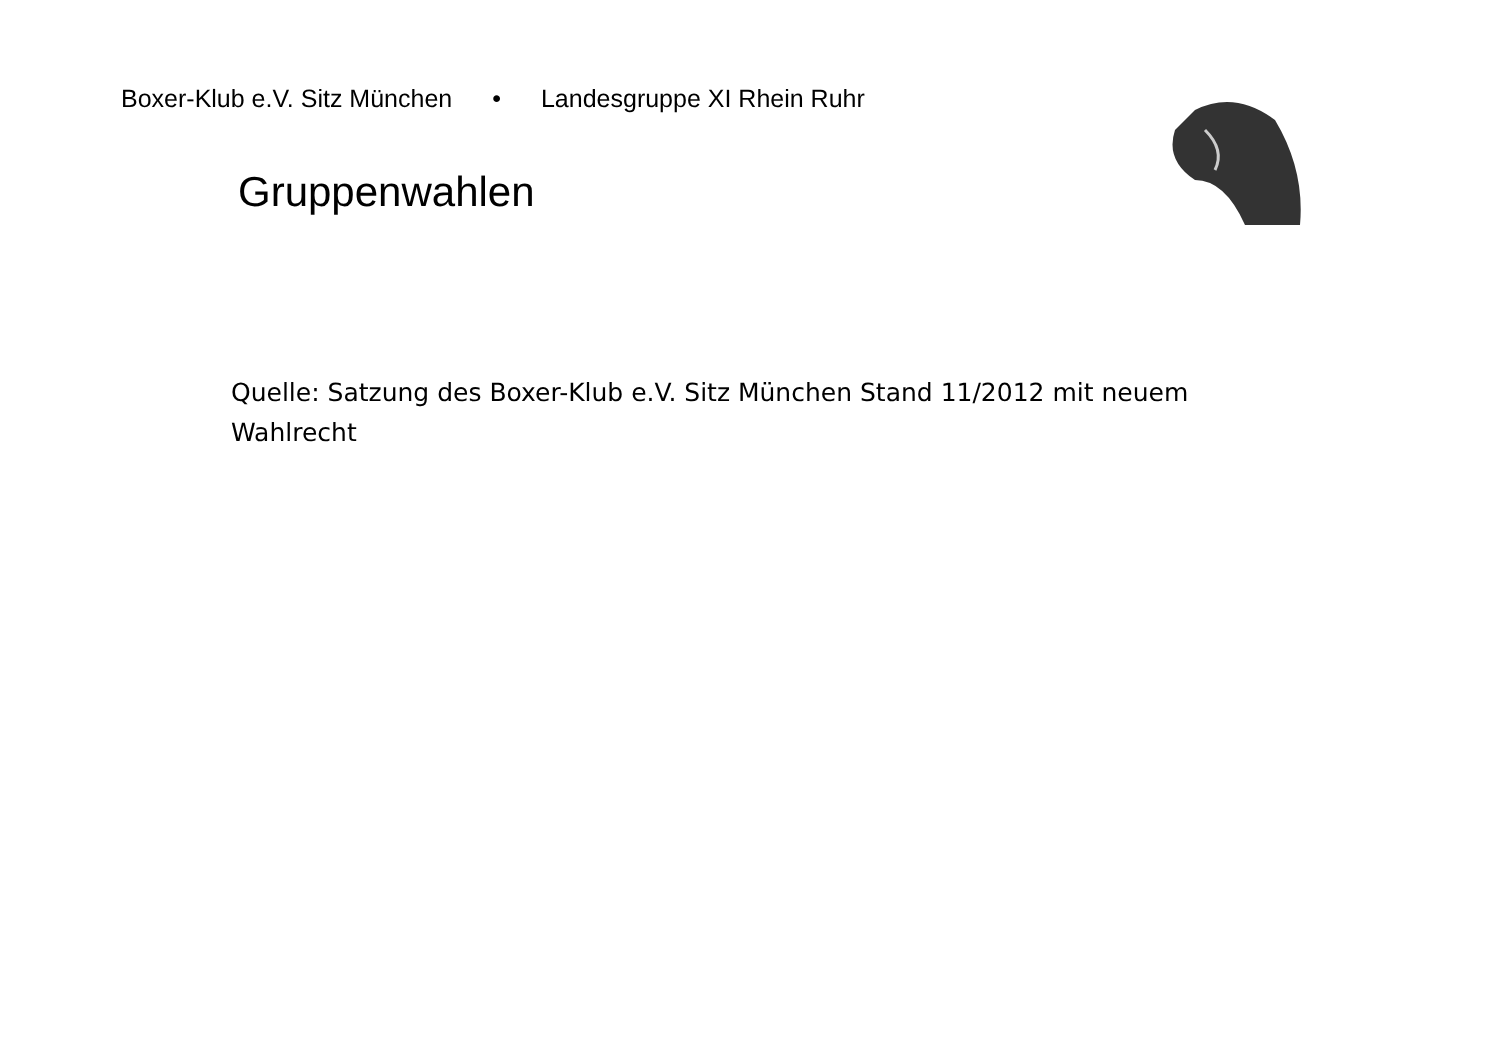Boxer-Klub e.V. Sitz München • Landesgruppe XI Rhein Ruhr
Gruppenwahlen
Quelle: Satzung des Boxer-Klub e.V. Sitz München Stand 11/2012 mit neuem Wahlrecht